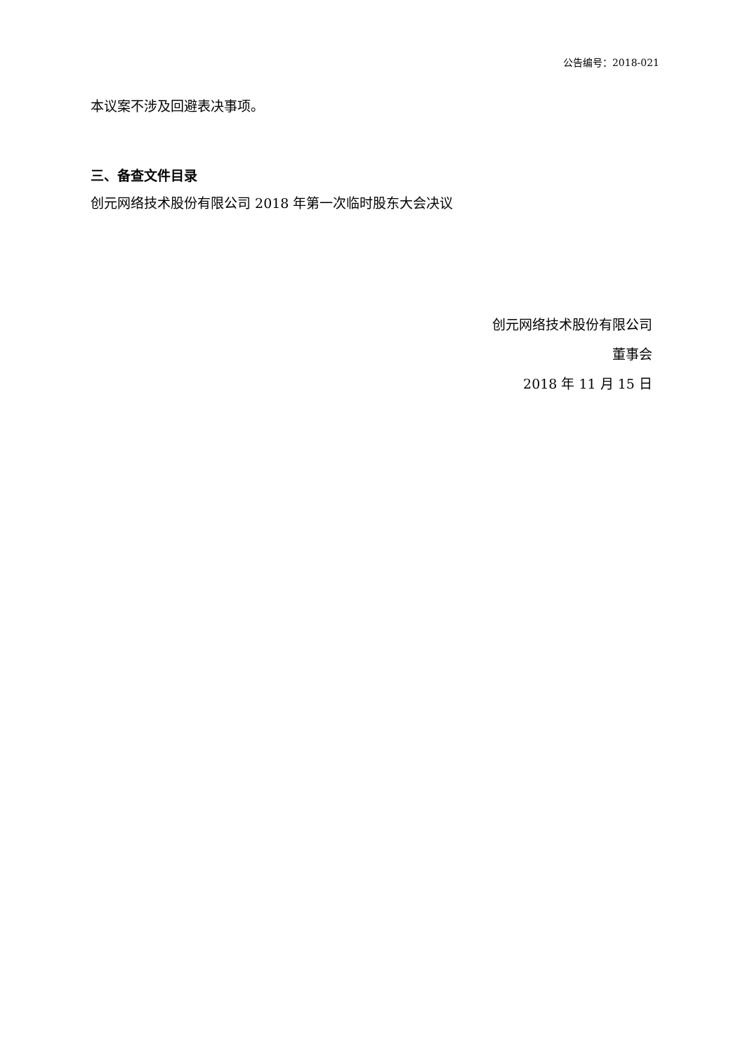公告编号：2018-021
本议案不涉及回避表决事项。
三、备查文件目录
创元网络技术股份有限公司 2018 年第一次临时股东大会决议
创元网络技术股份有限公司
董事会
2018 年 11 月 15 日